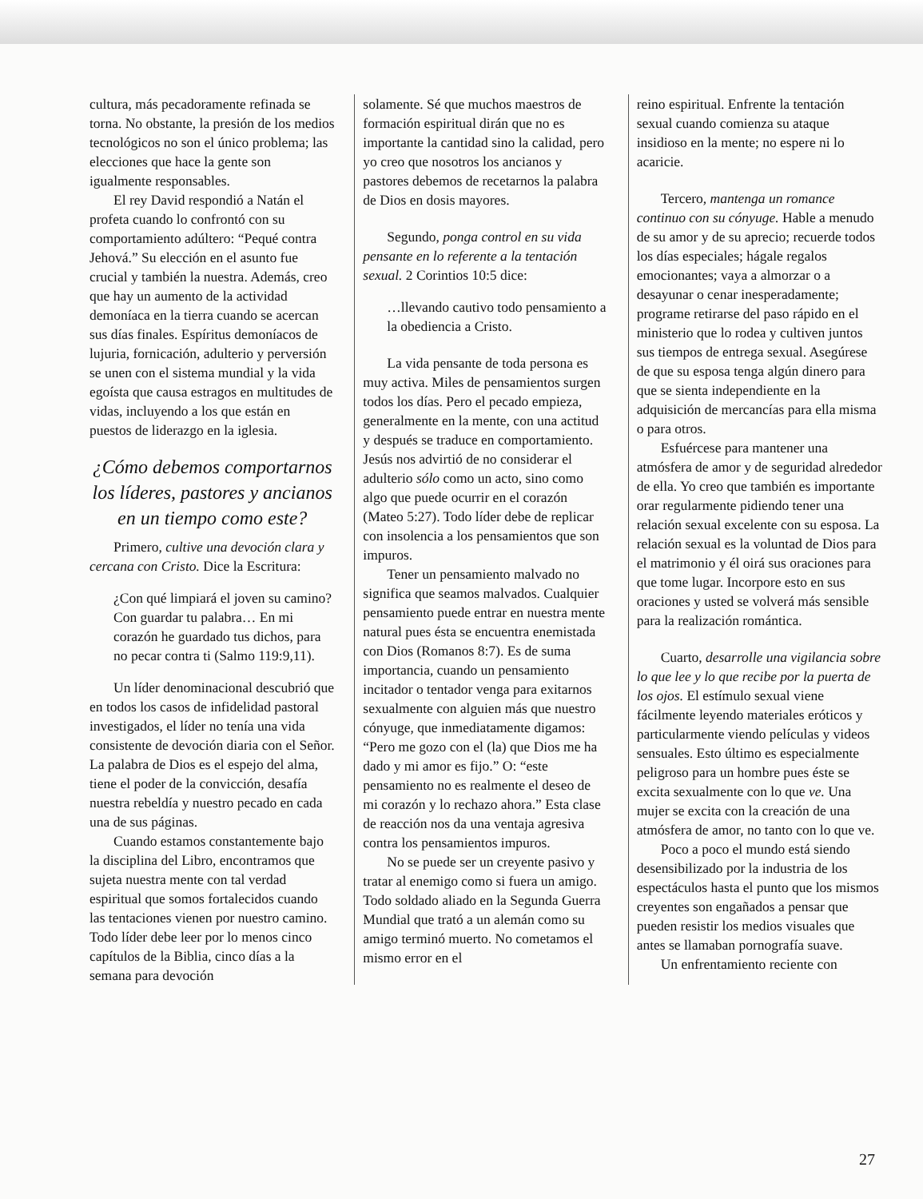cultura, más pecadoramente refinada se torna. No obstante, la presión de los medios tecnológicos no son el único problema; las elecciones que hace la gente son igualmente responsables.
El rey David respondió a Natán el profeta cuando lo confrontó con su comportamiento adúltero: “Pequé contra Jehová.” Su elección en el asunto fue crucial y también la nuestra. Además, creo que hay un aumento de la actividad demoníaca en la tierra cuando se acercan sus días finales. Espíritus demoníacos de lujuria, fornicación, adulterio y perversión se unen con el sistema mundial y la vida egoísta que causa estragos en multitudes de vidas, incluyendo a los que están en puestos de liderazgo en la iglesia.
¿Cómo debemos comportarnos los líderes, pastores y ancianos en un tiempo como este?
Primero, cultive una devoción clara y cercana con Cristo. Dice la Escritura:
¿Con qué limpiará el joven su camino? Con guardar tu palabra… En mi corazón he guardado tus dichos, para no pecar contra ti (Salmo 119:9,11).
Un líder denominacional descubrió que en todos los casos de infidelidad pastoral investigados, el líder no tenía una vida consistente de devoción diaria con el Señor. La palabra de Dios es el espejo del alma, tiene el poder de la convicción, desafía nuestra rebeldía y nuestro pecado en cada una de sus páginas.
Cuando estamos constantemente bajo la disciplina del Libro, encontramos que sujeta nuestra mente con tal verdad espiritual que somos fortalecidos cuando las tentaciones vienen por nuestro camino. Todo líder debe leer por lo menos cinco capítulos de la Biblia, cinco días a la semana para devoción
solamente. Sé que muchos maestros de formación espiritual dirán que no es importante la cantidad sino la calidad, pero yo creo que nosotros los ancianos y pastores debemos de recetarnos la palabra de Dios en dosis mayores.
Segundo, ponga control en su vida pensante en lo referente a la tentación sexual. 2 Corintios 10:5 dice:
…llevando cautivo todo pensamiento a la obediencia a Cristo.
La vida pensante de toda persona es muy activa. Miles de pensamientos surgen todos los días. Pero el pecado empieza, generalmente en la mente, con una actitud y después se traduce en comportamiento. Jesús nos advirtió de no considerar el adulterio sólo como un acto, sino como algo que puede ocurrir en el corazón (Mateo 5:27). Todo líder debe de replicar con insolencia a los pensamientos que son impuros.
Tener un pensamiento malvado no significa que seamos malvados. Cualquier pensamiento puede entrar en nuestra mente natural pues ésta se encuentra enemistada con Dios (Romanos 8:7). Es de suma importancia, cuando un pensamiento incitador o tentador venga para exitarnos sexualmente con alguien más que nuestro cónyuge, que inmediatamente digamos: “Pero me gozo con el (la) que Dios me ha dado y mi amor es fijo.” O: “este pensamiento no es realmente el deseo de mi corazón y lo rechazo ahora.” Esta clase de reacción nos da una ventaja agresiva contra los pensamientos impuros.
No se puede ser un creyente pasivo y tratar al enemigo como si fuera un amigo. Todo soldado aliado en la Segunda Guerra Mundial que trató a un alemán como su amigo terminó muerto. No cometamos el mismo error en el
reino espiritual. Enfrente la tentación sexual cuando comienza su ataque insidioso en la mente; no espere ni lo acaricie.
Tercero, mantenga un romance continuo con su cónyuge. Hable a menudo de su amor y de su aprecio; recuerde todos los días especiales; hágale regalos emocionantes; vaya a almorzar o a desayunar o cenar inesperadamente; programe retirarse del paso rápido en el ministerio que lo rodea y cultiven juntos sus tiempos de entrega sexual. Asegúrese de que su esposa tenga algún dinero para que se sienta independiente en la adquisición de mercancías para ella misma o para otros.
Esfuércese para mantener una atmósfera de amor y de seguridad alrededor de ella. Yo creo que también es importante orar regularmente pidiendo tener una relación sexual excelente con su esposa. La relación sexual es la voluntad de Dios para el matrimonio y él oirá sus oraciones para que tome lugar. Incorpore esto en sus oraciones y usted se volverá más sensible para la realización romántica.
Cuarto, desarrolle una vigilancia sobre lo que lee y lo que recibe por la puerta de los ojos. El estímulo sexual viene fácilmente leyendo materiales eróticos y particularmente viendo películas y videos sensuales. Esto último es especialmente peligroso para un hombre pues éste se excita sexualmente con lo que ve. Una mujer se excita con la creación de una atmósfera de amor, no tanto con lo que ve.
Poco a poco el mundo está siendo desensibilizado por la industria de los espectáculos hasta el punto que los mismos creyentes son engañados a pensar que pueden resistir los medios visuales que antes se llamaban pornografía suave.
Un enfrentamiento reciente con
27